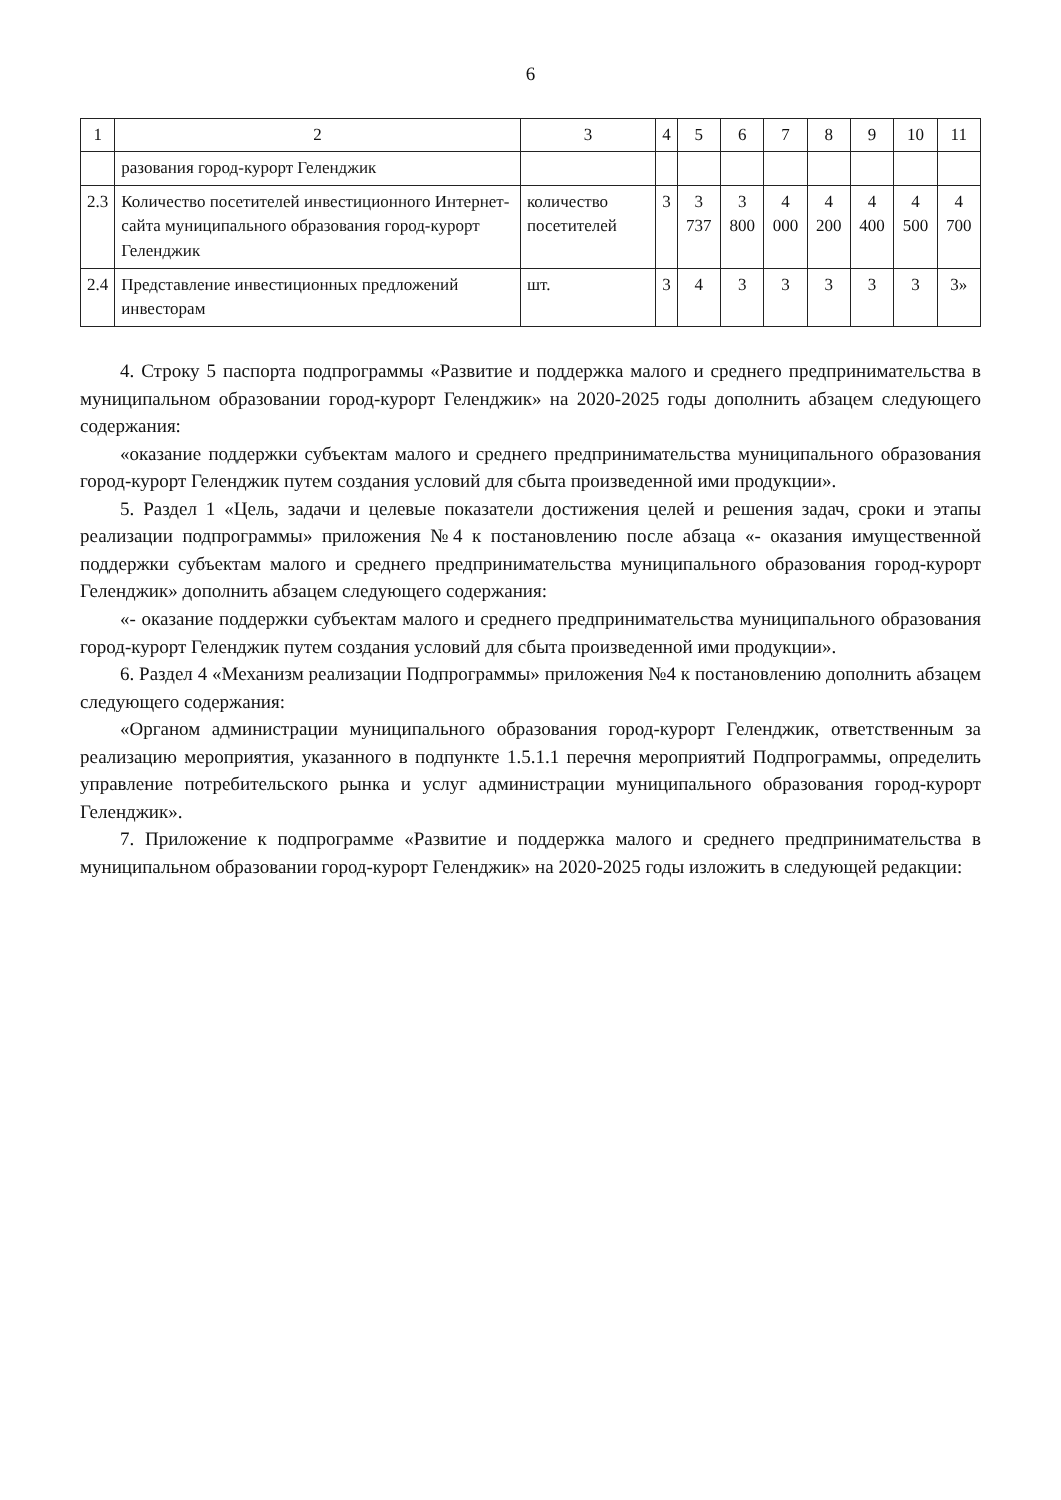6
| 1 | 2 | 3 | 4 | 5 | 6 | 7 | 8 | 9 | 10 | 11 |
| --- | --- | --- | --- | --- | --- | --- | --- | --- | --- | --- |
| | разования город-курорт Геленджик | | | | | | | | | |
| 2.3 | Количество посетителей инвестиционного Интернет-сайта муниципального образования город-курорт Геленджик | количество посетителей | 3 | 3 737 | 3 800 | 4 000 | 4 200 | 4 400 | 4 500 | 4 700 |
| 2.4 | Представление инвестиционных предложений инвесторам | шт. | 3 | 4 | 3 | 3 | 3 | 3 | 3 | 3» |
4. Строку 5 паспорта подпрограммы «Развитие и поддержка малого и среднего предпринимательства в муниципальном образовании город-курорт Геленджик» на 2020-2025 годы дополнить абзацем следующего содержания:
«оказание поддержки субъектам малого и среднего предпринимательства муниципального образования город-курорт Геленджик путем создания условий для сбыта произведенной ими продукции».
5. Раздел 1 «Цель, задачи и целевые показатели достижения целей и решения задач, сроки и этапы реализации подпрограммы» приложения №4 к постановлению после абзаца «- оказания имущественной поддержки субъектам малого и среднего предпринимательства муниципального образования город-курорт Геленджик» дополнить абзацем следующего содержания:
«- оказание поддержки субъектам малого и среднего предпринимательства муниципального образования город-курорт Геленджик путем создания условий для сбыта произведенной ими продукции».
6. Раздел 4 «Механизм реализации Подпрограммы» приложения №4 к постановлению дополнить абзацем следующего содержания:
«Органом администрации муниципального образования город-курорт Геленджик, ответственным за реализацию мероприятия, указанного в подпункте 1.5.1.1 перечня мероприятий Подпрограммы, определить управление потребительского рынка и услуг администрации муниципального образования город-курорт Геленджик».
7. Приложение к подпрограмме «Развитие и поддержка малого и среднего предпринимательства в муниципальном образовании город-курорт Геленджик» на 2020-2025 годы изложить в следующей редакции: